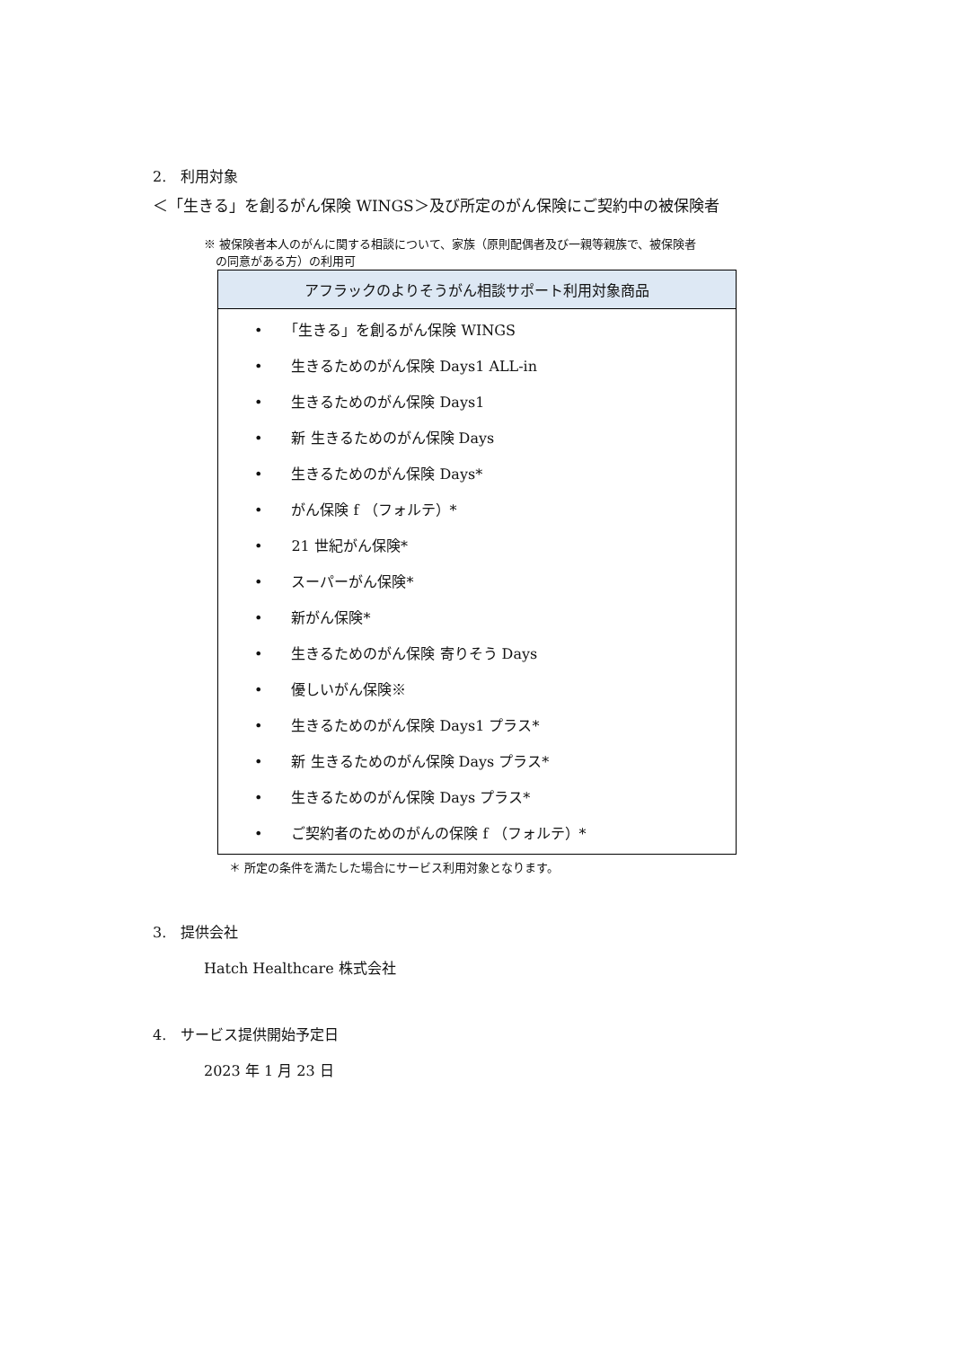2.　利用対象
＜「生きる」を創るがん保険 WINGS＞及び所定のがん保険にご契約中の被保険者
※ 被保険者本人のがんに関する相談について、家族（原則配偶者及び一親等親族で、被保険者
　の同意がある方）の利用可
| アフラックのよりそうがん相談サポート利用対象商品 |
| --- |
| • 「生きる」を創るがん保険 WINGS • 生きるためのがん保険 Days1 ALL-in • 生きるためのがん保険 Days1 • 新 生きるためのがん保険 Days • 生きるためのがん保険 Days* • がん保険 f （フォルテ）* • 21 世紀がん保険* • スーパーがん保険* • 新がん保険* • 生きるためのがん保険 寄りそう Days • 優しいがん保険※ • 生きるためのがん保険 Days1 プラス* • 新 生きるためのがん保険 Days プラス* • 生きるためのがん保険 Days プラス* • ご契約者のためのがんの保険 f （フォルテ）* |
＊ 所定の条件を満たした場合にサービス利用対象となります。
3.　提供会社
Hatch Healthcare 株式会社
4.　サービス提供開始予定日
2023 年 1 月 23 日